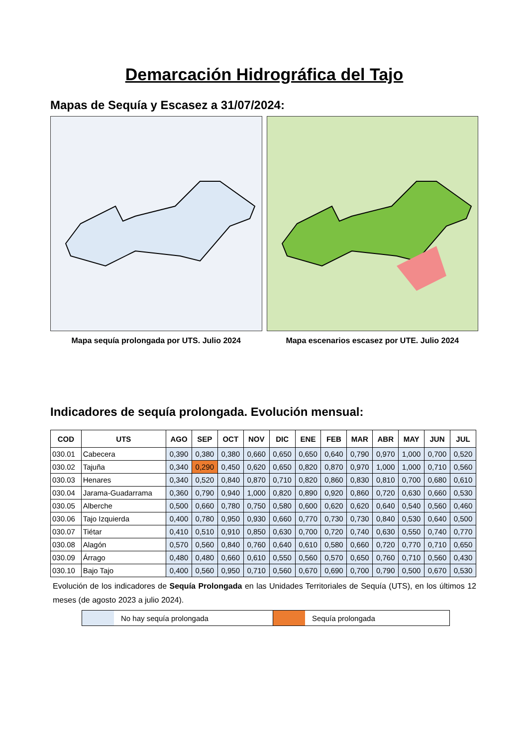Demarcación Hidrográfica del Tajo
Mapas de Sequía y Escasez a 31/07/2024:
Mapa sequía prolongada por UTS. Julio 2024 Mapa escenarios escasez por UTE. Julio 2024
Indicadores de sequía prolongada. Evolución mensual:
| COD | UTS | AGO | SEP | OCT | NOV | DIC | ENE | FEB | MAR | ABR | MAY | JUN | JUL |
| --- | --- | --- | --- | --- | --- | --- | --- | --- | --- | --- | --- | --- | --- |
| 030.01 | Cabecera | 0,390 | 0,380 | 0,380 | 0,660 | 0,650 | 0,650 | 0,640 | 0,790 | 0,970 | 1,000 | 0,700 | 0,520 |
| 030.02 | Tajuña | 0,340 | 0,290 | 0,450 | 0,620 | 0,650 | 0,820 | 0,870 | 0,970 | 1,000 | 1,000 | 0,710 | 0,560 |
| 030.03 | Henares | 0,340 | 0,520 | 0,840 | 0,870 | 0,710 | 0,820 | 0,860 | 0,830 | 0,810 | 0,700 | 0,680 | 0,610 |
| 030.04 | Jarama-Guadarrama | 0,360 | 0,790 | 0,940 | 1,000 | 0,820 | 0,890 | 0,920 | 0,860 | 0,720 | 0,630 | 0,660 | 0,530 |
| 030.05 | Alberche | 0,500 | 0,660 | 0,780 | 0,750 | 0,580 | 0,600 | 0,620 | 0,620 | 0,640 | 0,540 | 0,560 | 0,460 |
| 030.06 | Tajo Izquierda | 0,400 | 0,780 | 0,950 | 0,930 | 0,660 | 0,770 | 0,730 | 0,730 | 0,840 | 0,530 | 0,640 | 0,500 |
| 030.07 | Tiétar | 0,410 | 0,510 | 0,910 | 0,850 | 0,630 | 0,700 | 0,720 | 0,740 | 0,630 | 0,550 | 0,740 | 0,770 |
| 030.08 | Alagón | 0,570 | 0,560 | 0,840 | 0,760 | 0,640 | 0,610 | 0,580 | 0,660 | 0,720 | 0,770 | 0,710 | 0,650 |
| 030.09 | Árrago | 0,480 | 0,480 | 0,660 | 0,610 | 0,550 | 0,560 | 0,570 | 0,650 | 0,760 | 0,710 | 0,560 | 0,430 |
| 030.10 | Bajo Tajo | 0,400 | 0,560 | 0,950 | 0,710 | 0,560 | 0,670 | 0,690 | 0,700 | 0,790 | 0,500 | 0,670 | 0,530 |
Evolución de los indicadores de Sequía Prolongada en las Unidades Territoriales de Sequía (UTS), en los últimos 12 meses (de agosto 2023 a julio 2024).
No hay sequía prolongada Sequía prolongada